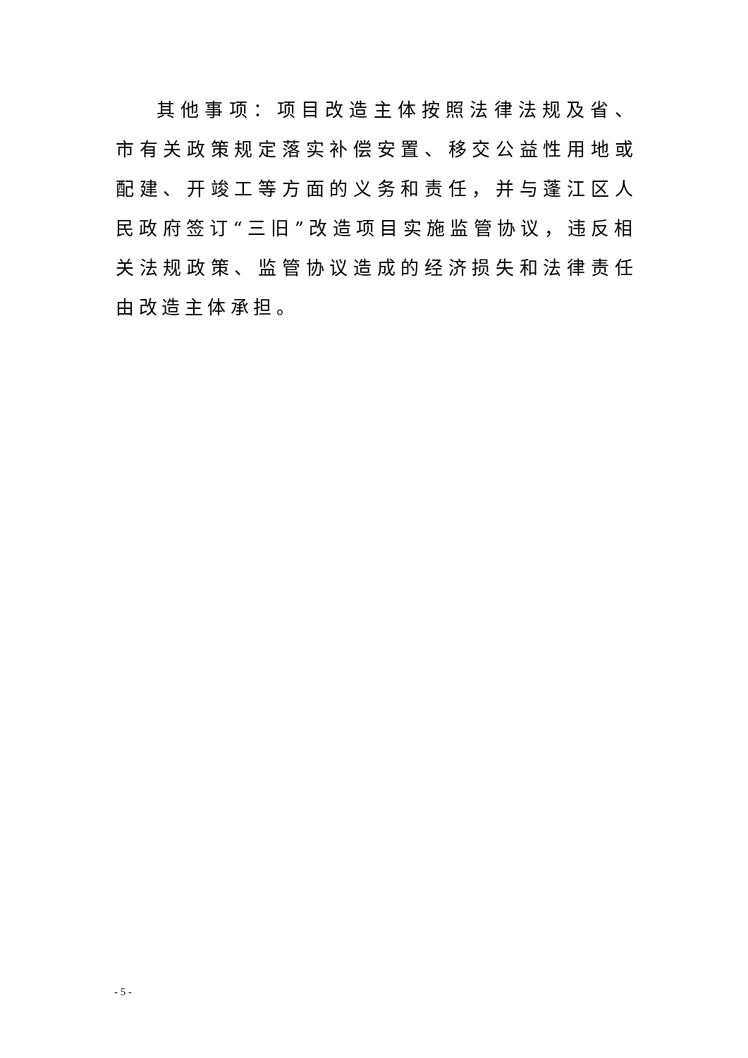其他事项：项目改造主体按照法律法规及省、市有关政策规定落实补偿安置、移交公益性用地或配建、开竣工等方面的义务和责任，并与蓬江区人民政府签订“三旧”改造项目实施监管协议，违反相关法规政策、监管协议造成的经济损失和法律责任由改造主体承担。
- 5 -